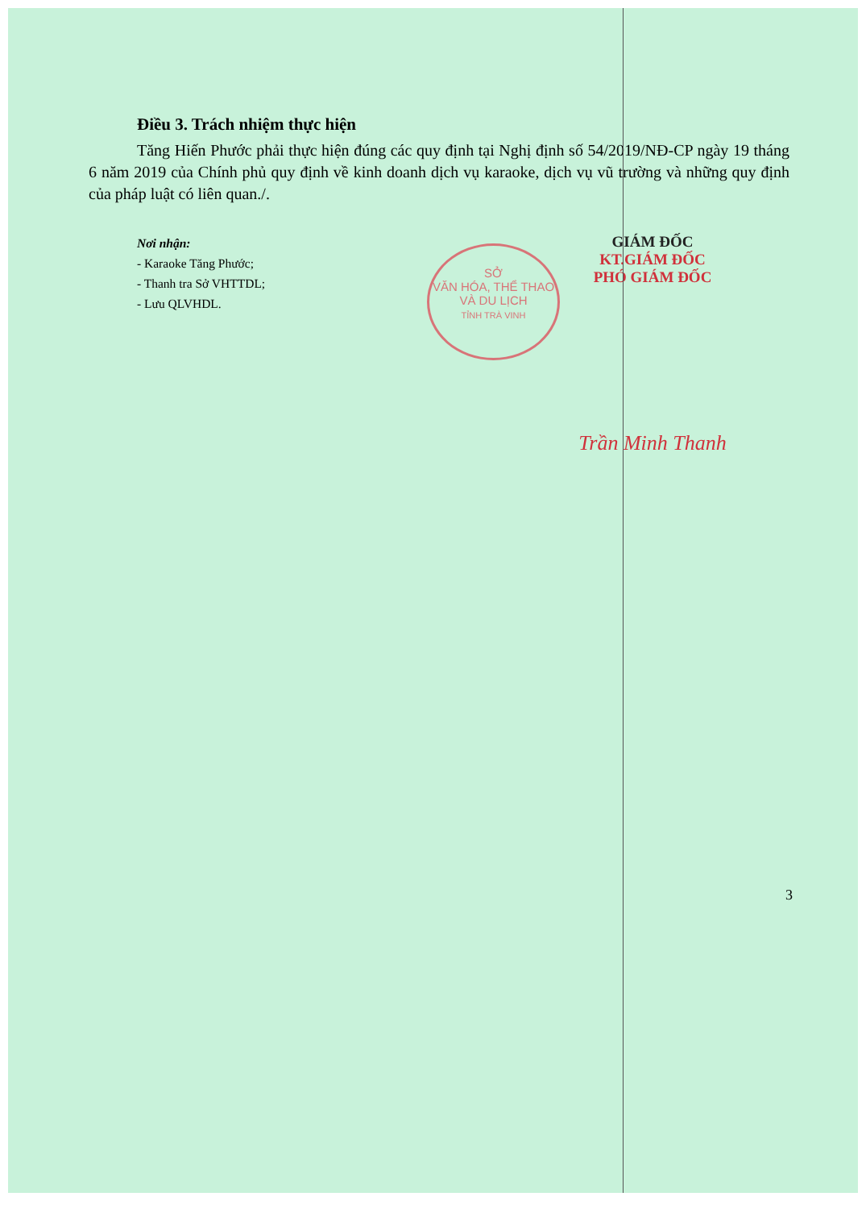SỞ
VĂN HÓA, THỂ THAO
VÀ DU LỊCH
TỈNH TRÀ VINH
Điều 3. Trách nhiệm thực hiện
Tăng Hiến Phước phải thực hiện đúng các quy định tại Nghị định số 54/2019/NĐ-CP ngày 19 tháng 6 năm 2019 của Chính phủ quy định về kinh doanh dịch vụ karaoke, dịch vụ vũ trường và những quy định của pháp luật có liên quan./.
Nơi nhận:
- Karaoke Tăng Phước;
- Thanh tra Sở VHTTDL;
- Lưu QLVHDL.
GIÁM ĐỐC
KT.GIÁM ĐỐC
PHÓ GIÁM ĐỐC
Trần Minh Thanh
3